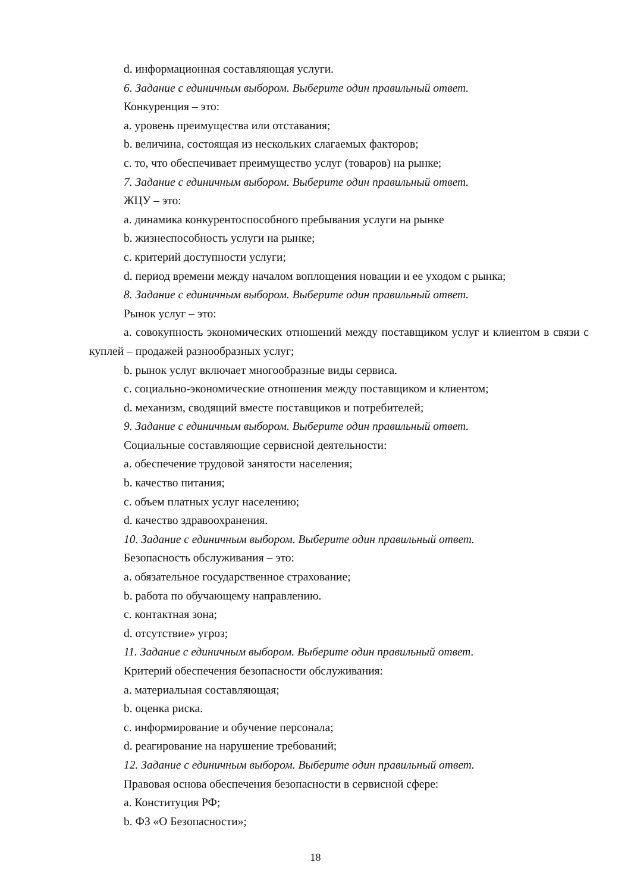d. информационная составляющая услуги.
6. Задание с единичным выбором. Выберите один правильный ответ.
Конкуренция – это:
a. уровень преимущества или отставания;
b. величина, состоящая из нескольких слагаемых факторов;
c. то, что обеспечивает преимущество услуг (товаров) на рынке;
7. Задание с единичным выбором. Выберите один правильный ответ.
ЖЦУ – это:
a. динамика конкурентоспособного пребывания услуги на рынке
b. жизнеспособность услуги на рынке;
c. критерий доступности услуги;
d. период времени между началом воплощения новации и ее уходом с рынка;
8. Задание с единичным выбором. Выберите один правильный ответ.
Рынок услуг – это:
a. совокупность экономических отношений между поставщиком услуг и клиентом в связи с куплей – продажей разнообразных услуг;
b. рынок услуг включает многообразные виды сервиса.
c. социально-экономические отношения между поставщиком и клиентом;
d. механизм, сводящий вместе поставщиков и потребителей;
9. Задание с единичным выбором. Выберите один правильный ответ.
Социальные составляющие сервисной деятельности:
a. обеспечение трудовой занятости населения;
b. качество питания;
c. объем платных услуг населению;
d. качество здравоохранения.
10. Задание с единичным выбором. Выберите один правильный ответ.
Безопасность обслуживания – это:
a. обязательное государственное страхование;
b. работа по обучающему направлению.
c. контактная зона;
d. отсутствие» угроз;
11. Задание с единичным выбором. Выберите один правильный ответ.
Критерий обеспечения безопасности обслуживания:
a. материальная составляющая;
b. оценка риска.
c. информирование и обучение персонала;
d. реагирование на нарушение требований;
12. Задание с единичным выбором. Выберите один правильный ответ.
Правовая основа обеспечения безопасности в сервисной сфере:
a. Конституция РФ;
b. ФЗ «О Безопасности»;
18